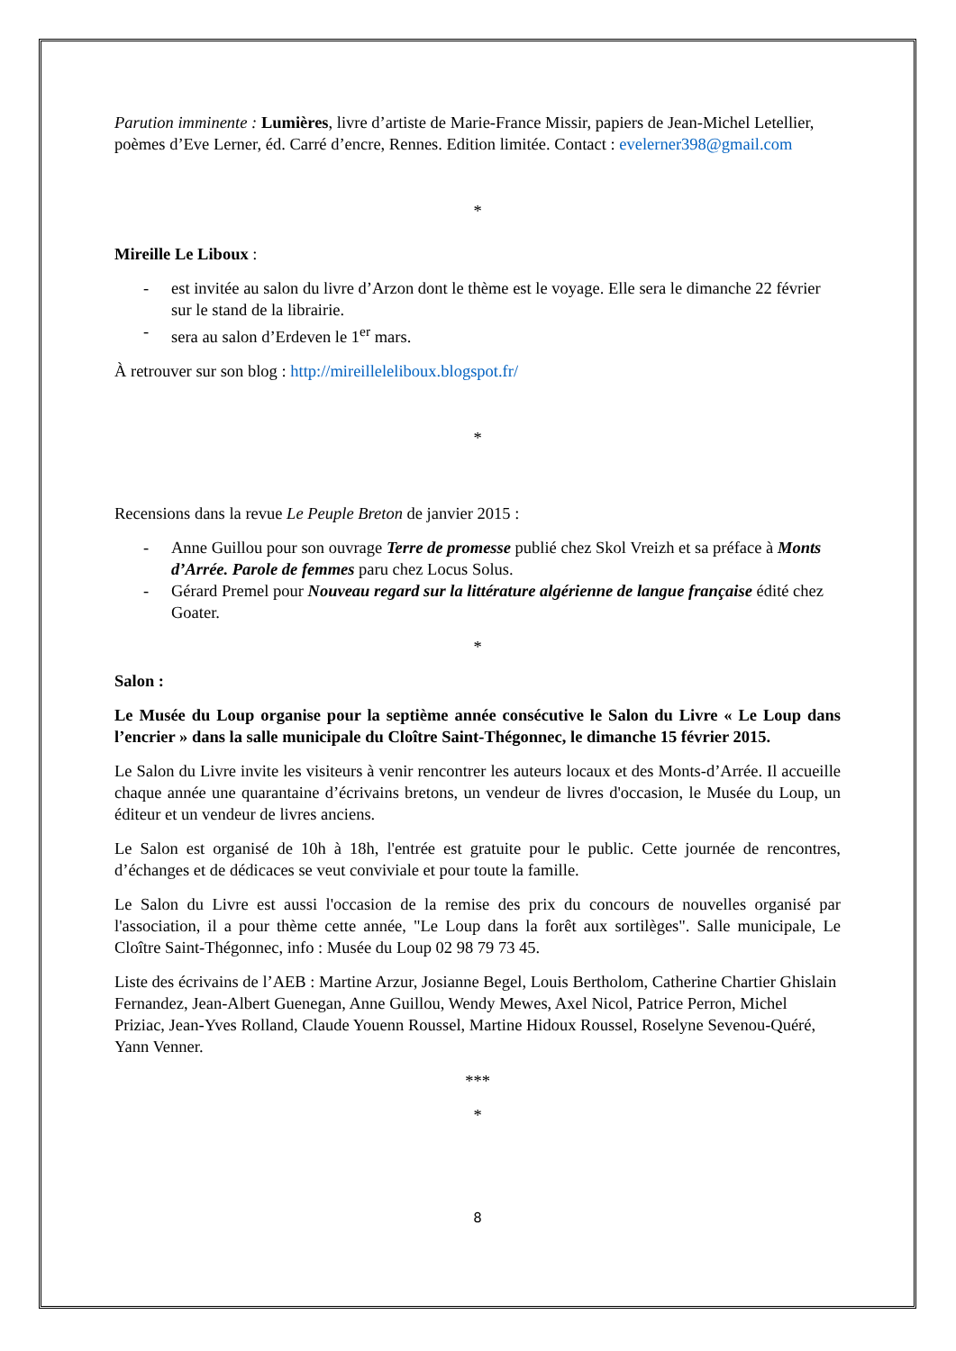Parution imminente : Lumières, livre d’artiste de Marie-France Missir, papiers de Jean-Michel Letellier, poèmes d’Eve Lerner, éd. Carré d’encre, Rennes. Edition limitée. Contact : evelerner398@gmail.com
*
Mireille Le Liboux :
- est invitée au salon du livre d’Arzon dont le thème est le voyage. Elle sera le dimanche 22 février sur le stand de la librairie.
- sera au salon d’Erdeven le 1<sup>er</sup> mars.
À retrouver sur son blog : http://mireilleleliboux.blogspot.fr/
*
Recensions dans la revue Le Peuple Breton de janvier 2015 :
- Anne Guillou pour son ouvrage Terre de promesse publié chez Skol Vreizh et sa préface à Monts d’Arrée. Parole de femmes paru chez Locus Solus.
- Gérard Premel pour Nouveau regard sur la littérature algérienne de langue française édité chez Goater.
*
Salon :
Le Musée du Loup organise pour la septième année consécutive le Salon du Livre « Le Loup dans l’encrier » dans la salle municipale du Cloître Saint-Thégonnec, le dimanche 15 février 2015.
Le Salon du Livre invite les visiteurs à venir rencontrer les auteurs locaux et des Monts-d’Arrée. Il accueille chaque année une quarantaine d’écrivains bretons, un vendeur de livres d'occasion, le Musée du Loup, un éditeur et un vendeur de livres anciens.
Le Salon est organisé de 10h à 18h, l'entrée est gratuite pour le public. Cette journée de rencontres, d’échanges et de dédicaces se veut conviviale et pour toute la famille.
Le Salon du Livre est aussi l'occasion de la remise des prix du concours de nouvelles organisé par l'association, il a pour thème cette année, "Le Loup dans la forêt aux sortilèges". Salle municipale, Le Cloître Saint-Thégonnec, info : Musée du Loup 02 98 79 73 45.
Liste des écrivains de l’AEB : Martine Arzur, Josianne Begel, Louis Bertholom, Catherine Chartier Ghislain Fernandez, Jean-Albert Guenegan, Anne Guillou, Wendy Mewes, Axel Nicol, Patrice Perron, Michel Priziac, Jean-Yves Rolland, Claude Youenn Roussel, Martine Hidoux Roussel, Roselyne Sevenou-Quéré, Yann Venner.
***
*
8